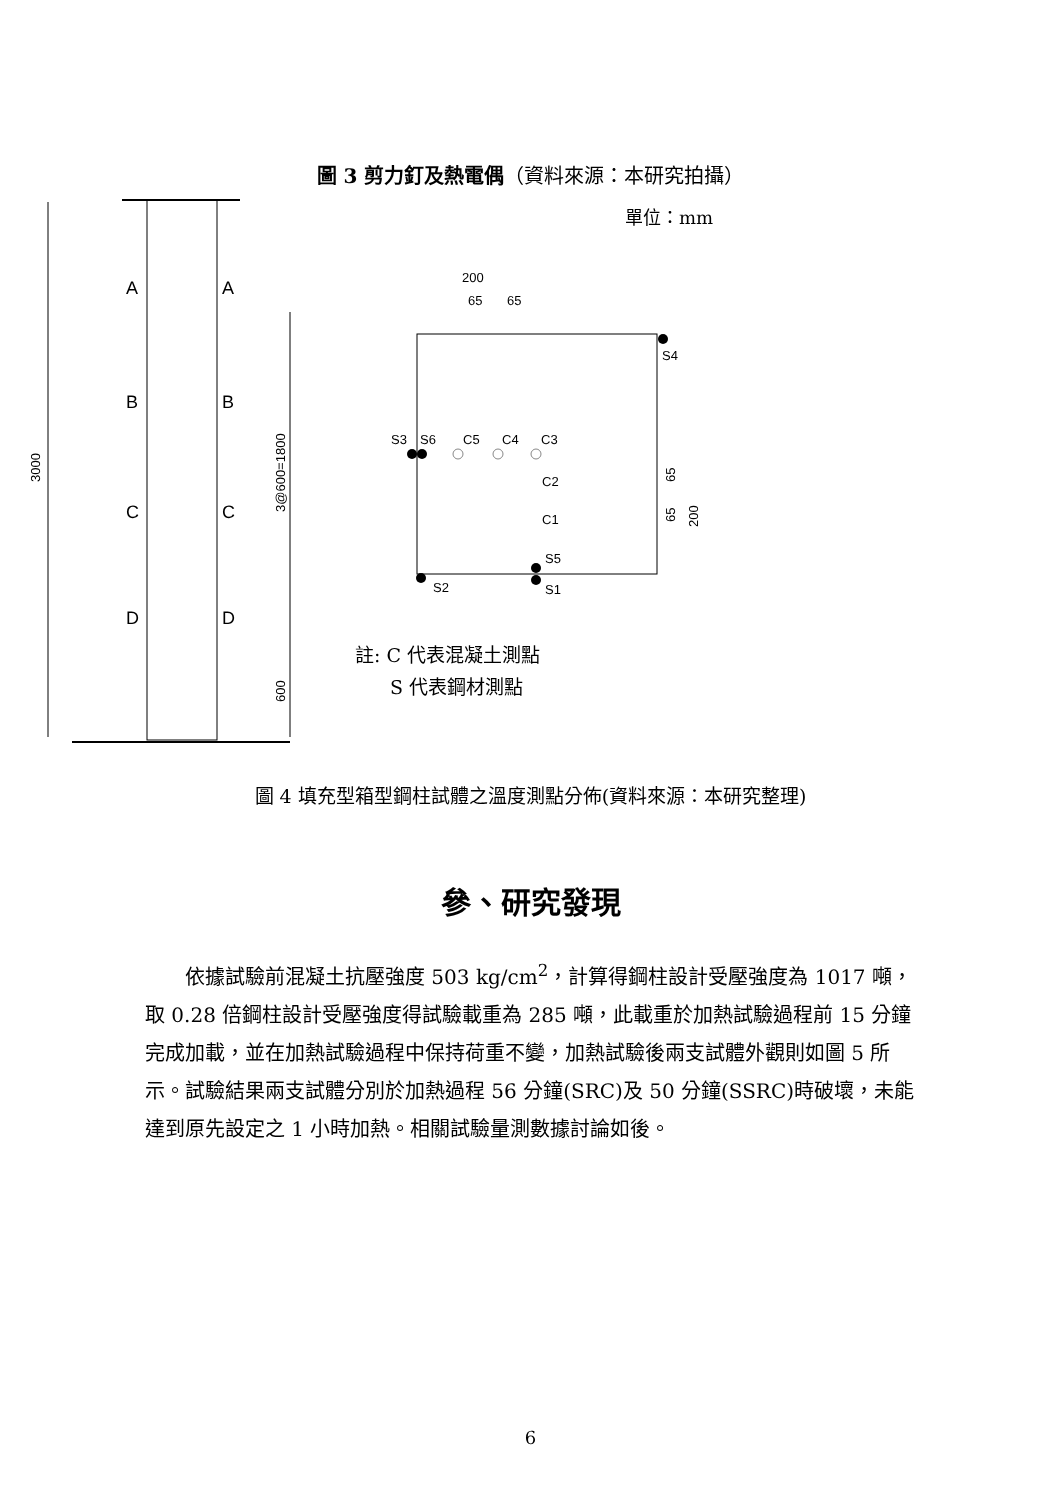圖 3 剪力釘及熱電偶（資料來源：本研究拍攝）
3000
3@600=1800
600
A
A
B
B
C
C
D
D
200
65
65
S3
S6
C5
C4
C3
C2
C1
S5
S1
S2
S4
65
65
200
單位：mm
註: C 代表混凝土測點
S 代表鋼材測點
圖 4 填充型箱型鋼柱試體之溫度測點分佈(資料來源：本研究整理)
參、研究發現
依據試驗前混凝土抗壓強度 503 kg/cm<sup>2</sup>，計算得鋼柱設計受壓強度為 1017 噸，取 0.28 倍鋼柱設計受壓強度得試驗載重為 285 噸，此載重於加熱試驗過程前 15 分鐘完成加載，並在加熱試驗過程中保持荷重不變，加熱試驗後兩支試體外觀則如圖 5 所示。試驗結果兩支試體分別於加熱過程 56 分鐘(SRC)及 50 分鐘(SSRC)時破壞，未能達到原先設定之 1 小時加熱。相關試驗量測數據討論如後。
6